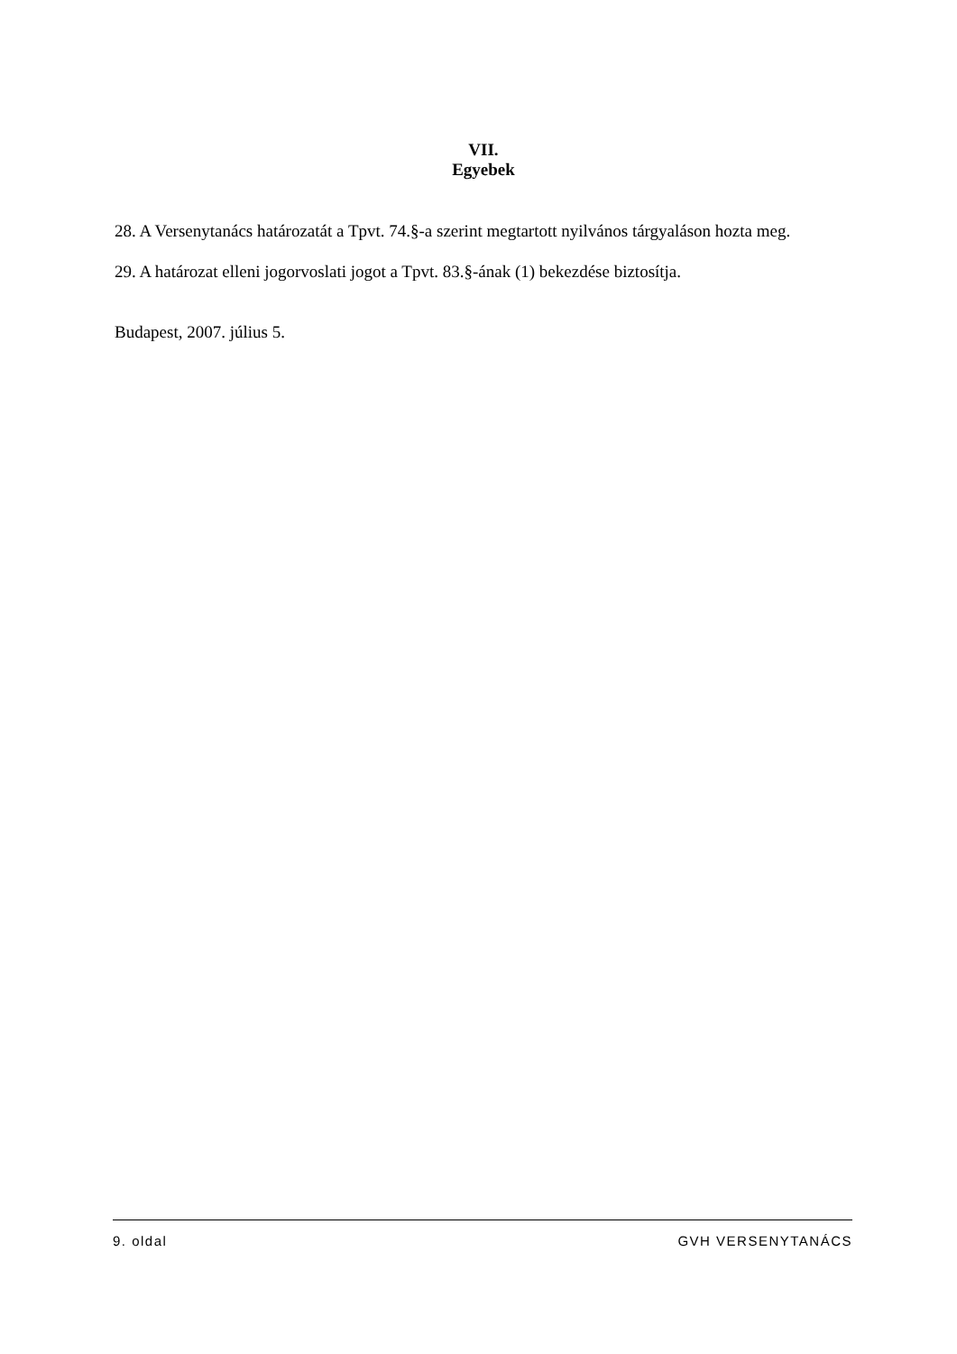VII.
Egyebek
28. A Versenytanács határozatát a Tpvt. 74.§-a szerint megtartott nyilvános tárgyaláson hozta meg.
29. A határozat elleni jogorvoslati jogot a Tpvt. 83.§-ának (1) bekezdése biztosítja.
Budapest, 2007. július 5.
9. oldal GVH VERSENYTANÁCS